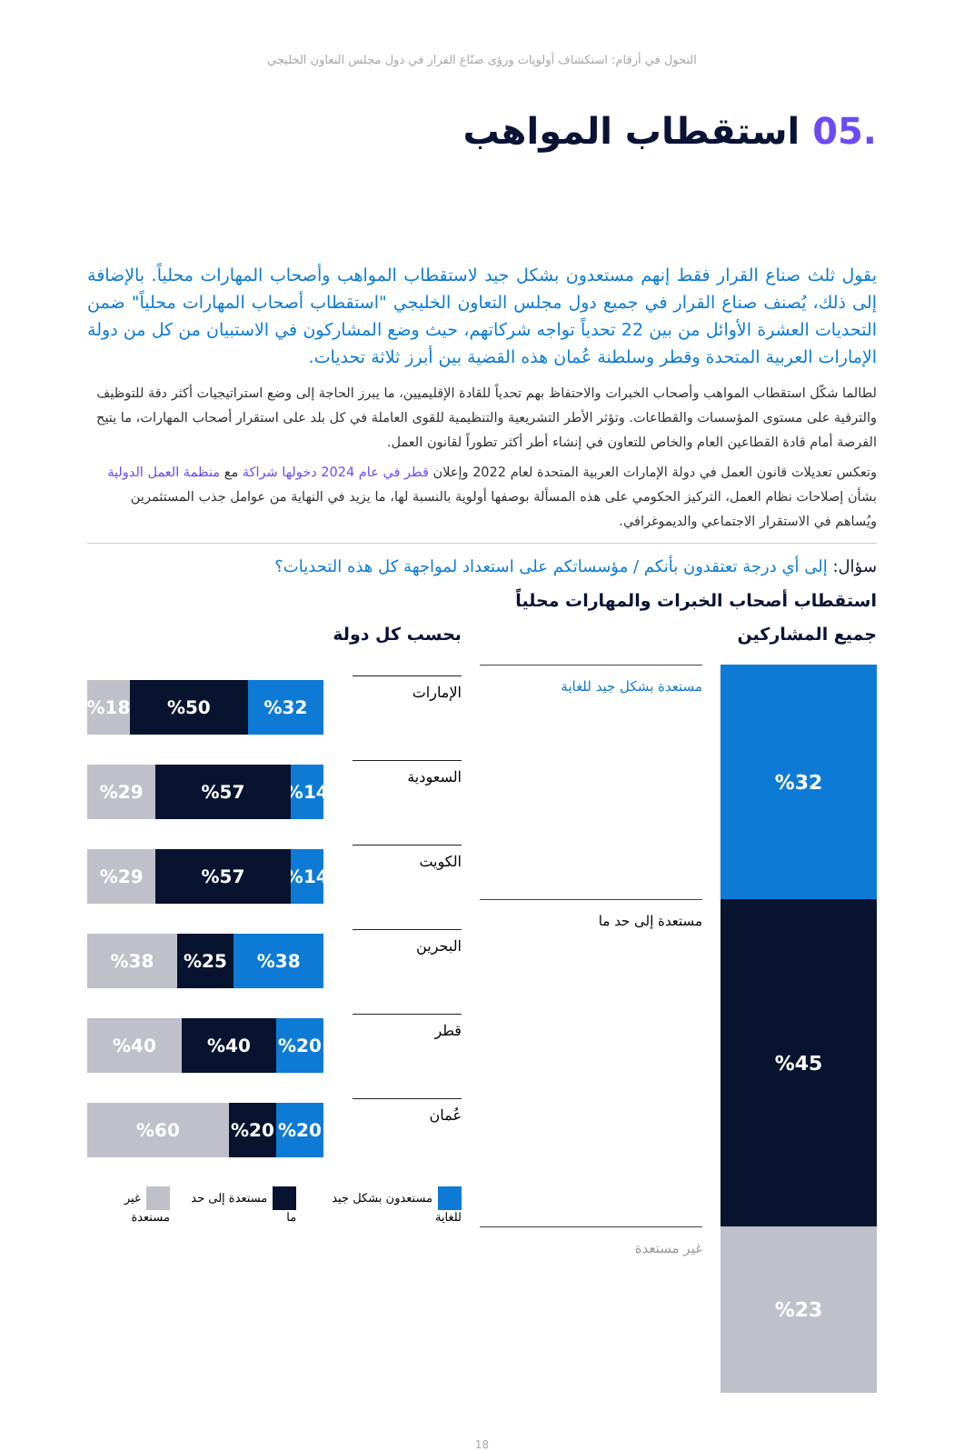التحول في أرقام: استكشاف أولويات ورؤى صنّاع القرار في دول مجلس التعاون الخليجي
.05 استقطاب المواهب
يقول ثلث صناع القرار فقط إنهم مستعدون بشكل جيد لاستقطاب المواهب وأصحاب المهارات محلياً. بالإضافة إلى ذلك، يُصنف صناع القرار في جميع دول مجلس التعاون الخليجي "استقطاب أصحاب المهارات محلياً" ضمن التحديات العشرة الأوائل من بين 22 تحدياً تواجه شركاتهم، حيث وضع المشاركون في الاستبيان من كل من دولة الإمارات العربية المتحدة وقطر وسلطنة عُمان هذه القضية بين أبرز ثلاثة تحديات.
لطالما شكّل استقطاب المواهب وأصحاب الخبرات والاحتفاظ بهم تحدياً للقادة الإقليميين، ما يبرز الحاجة إلى وضع استراتيجيات أكثر دقة للتوظيف والترقية على مستوى المؤسسات والقطاعات. وتؤثر الأطر التشريعية والتنظيمية للقوى العاملة في كل بلد على استقرار أصحاب المهارات، ما يتيح الفرصة أمام قادة القطاعين العام والخاص للتعاون في إنشاء أطر أكثر تطوراً لقانون العمل.
وتعكس تعديلات قانون العمل في دولة الإمارات العربية المتحدة لعام 2022 وإعلان قطر في عام 2024 دخولها شراكة مع منظمة العمل الدولية بشأن إصلاحات نظام العمل، التركيز الحكومي على هذه المسألة بوصفها أولوية بالنسبة لها، ما يزيد في النهاية من عوامل جذب المستثمرين ويُساهم في الاستقرار الاجتماعي والديموغرافي.
سؤال: إلى أي درجة تعتقدون بأنكم / مؤسساتكم على استعداد لمواجهة كل هذه التحديات؟
استقطاب أصحاب الخبرات والمهارات محلياً
جميع المشاركين
%32
%45
%23
مستعدة بشكل جيد للغاية
مستعدة إلى حد ما
غير مستعدة
بحسب كل دولة
الإمارات
%32 %50 %18
السعودية
%14 %57 %29
الكويت
%14 %57 %29
البحرين
%38 %25 %38
قطر
%20 %40 %40
عُمان
%20 %20 %60
مستعدون بشكل جيد للغاية مستعدة إلى حد ما غير مستعدة
18